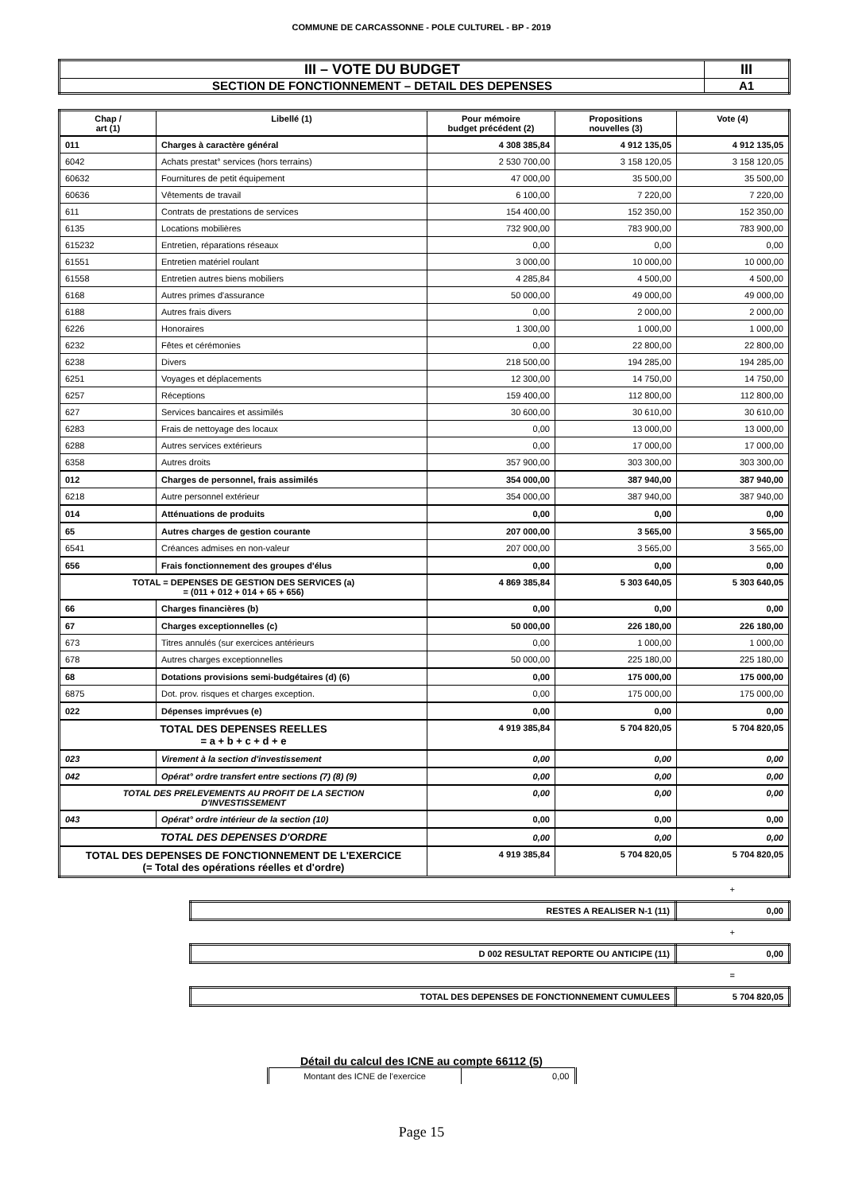COMMUNE DE CARCASSONNE - POLE CULTUREL - BP - 2019
| III – VOTE DU BUDGET | III |
| SECTION DE FONCTIONNEMENT – DETAIL DES DEPENSES | A1 |
| Chap / art (1) | Libellé (1) | Pour mémoire budget précédent (2) | Propositions nouvelles (3) | Vote (4) |
| --- | --- | --- | --- | --- |
| 011 | Charges à caractère général | 4 308 385,84 | 4 912 135,05 | 4 912 135,05 |
| 6042 | Achats prestat° services (hors terrains) | 2 530 700,00 | 3 158 120,05 | 3 158 120,05 |
| 60632 | Fournitures de petit équipement | 47 000,00 | 35 500,00 | 35 500,00 |
| 60636 | Vêtements de travail | 6 100,00 | 7 220,00 | 7 220,00 |
| 611 | Contrats de prestations de services | 154 400,00 | 152 350,00 | 152 350,00 |
| 6135 | Locations mobilières | 732 900,00 | 783 900,00 | 783 900,00 |
| 615232 | Entretien, réparations réseaux | 0,00 | 0,00 | 0,00 |
| 61551 | Entretien matériel roulant | 3 000,00 | 10 000,00 | 10 000,00 |
| 61558 | Entretien autres biens mobiliers | 4 285,84 | 4 500,00 | 4 500,00 |
| 6168 | Autres primes d'assurance | 50 000,00 | 49 000,00 | 49 000,00 |
| 6188 | Autres frais divers | 0,00 | 2 000,00 | 2 000,00 |
| 6226 | Honoraires | 1 300,00 | 1 000,00 | 1 000,00 |
| 6232 | Fêtes et cérémonies | 0,00 | 22 800,00 | 22 800,00 |
| 6238 | Divers | 218 500,00 | 194 285,00 | 194 285,00 |
| 6251 | Voyages et déplacements | 12 300,00 | 14 750,00 | 14 750,00 |
| 6257 | Réceptions | 159 400,00 | 112 800,00 | 112 800,00 |
| 627 | Services bancaires et assimilés | 30 600,00 | 30 610,00 | 30 610,00 |
| 6283 | Frais de nettoyage des locaux | 0,00 | 13 000,00 | 13 000,00 |
| 6288 | Autres services extérieurs | 0,00 | 17 000,00 | 17 000,00 |
| 6358 | Autres droits | 357 900,00 | 303 300,00 | 303 300,00 |
| 012 | Charges de personnel, frais assimilés | 354 000,00 | 387 940,00 | 387 940,00 |
| 6218 | Autre personnel extérieur | 354 000,00 | 387 940,00 | 387 940,00 |
| 014 | Atténuations de produits | 0,00 | 0,00 | 0,00 |
| 65 | Autres charges de gestion courante | 207 000,00 | 3 565,00 | 3 565,00 |
| 6541 | Créances admises en non-valeur | 207 000,00 | 3 565,00 | 3 565,00 |
| 656 | Frais fonctionnement des groupes d'élus | 0,00 | 0,00 | 0,00 |
| TOTAL = DEPENSES DE GESTION DES SERVICES (a) = (011 + 012 + 014 + 65 + 656) | | 4 869 385,84 | 5 303 640,05 | 5 303 640,05 |
| 66 | Charges financières (b) | 0,00 | 0,00 | 0,00 |
| 67 | Charges exceptionnelles (c) | 50 000,00 | 226 180,00 | 226 180,00 |
| 673 | Titres annulés (sur exercices antérieurs | 0,00 | 1 000,00 | 1 000,00 |
| 678 | Autres charges exceptionnelles | 50 000,00 | 225 180,00 | 225 180,00 |
| 68 | Dotations provisions semi-budgétaires (d) (6) | 0,00 | 175 000,00 | 175 000,00 |
| 6875 | Dot. prov. risques et charges exception. | 0,00 | 175 000,00 | 175 000,00 |
| 022 | Dépenses imprévues (e) | 0,00 | 0,00 | 0,00 |
| TOTAL DES DEPENSES REELLES = a + b + c + d + e | | 4 919 385,84 | 5 704 820,05 | 5 704 820,05 |
| 023 | Virement à la section d'investissement | 0,00 | 0,00 | 0,00 |
| 042 | Opérat° ordre transfert entre sections (7) (8) (9) | 0,00 | 0,00 | 0,00 |
| TOTAL DES PRELEVEMENTS AU PROFIT DE LA SECTION D'INVESTISSEMENT | | 0,00 | 0,00 | 0,00 |
| 043 | Opérat° ordre intérieur de la section (10) | 0,00 | 0,00 | 0,00 |
| TOTAL DES DEPENSES D'ORDRE | | 0,00 | 0,00 | 0,00 |
| TOTAL DES DEPENSES DE FONCTIONNEMENT DE L'EXERCICE (= Total des opérations réelles et d'ordre) | | 4 919 385,84 | 5 704 820,05 | 5 704 820,05 |
+
| RESTES A REALISER N-1 (11) | 0,00 |
+
| D 002 RESULTAT REPORTE OU ANTICIPE (11) | 0,00 |
=
| TOTAL DES DEPENSES DE FONCTIONNEMENT CUMULEES | 5 704 820,05 |
Détail du calcul des ICNE au compte 66112 (5)
| Montant des ICNE de l'exercice | 0,00 |
Page 15